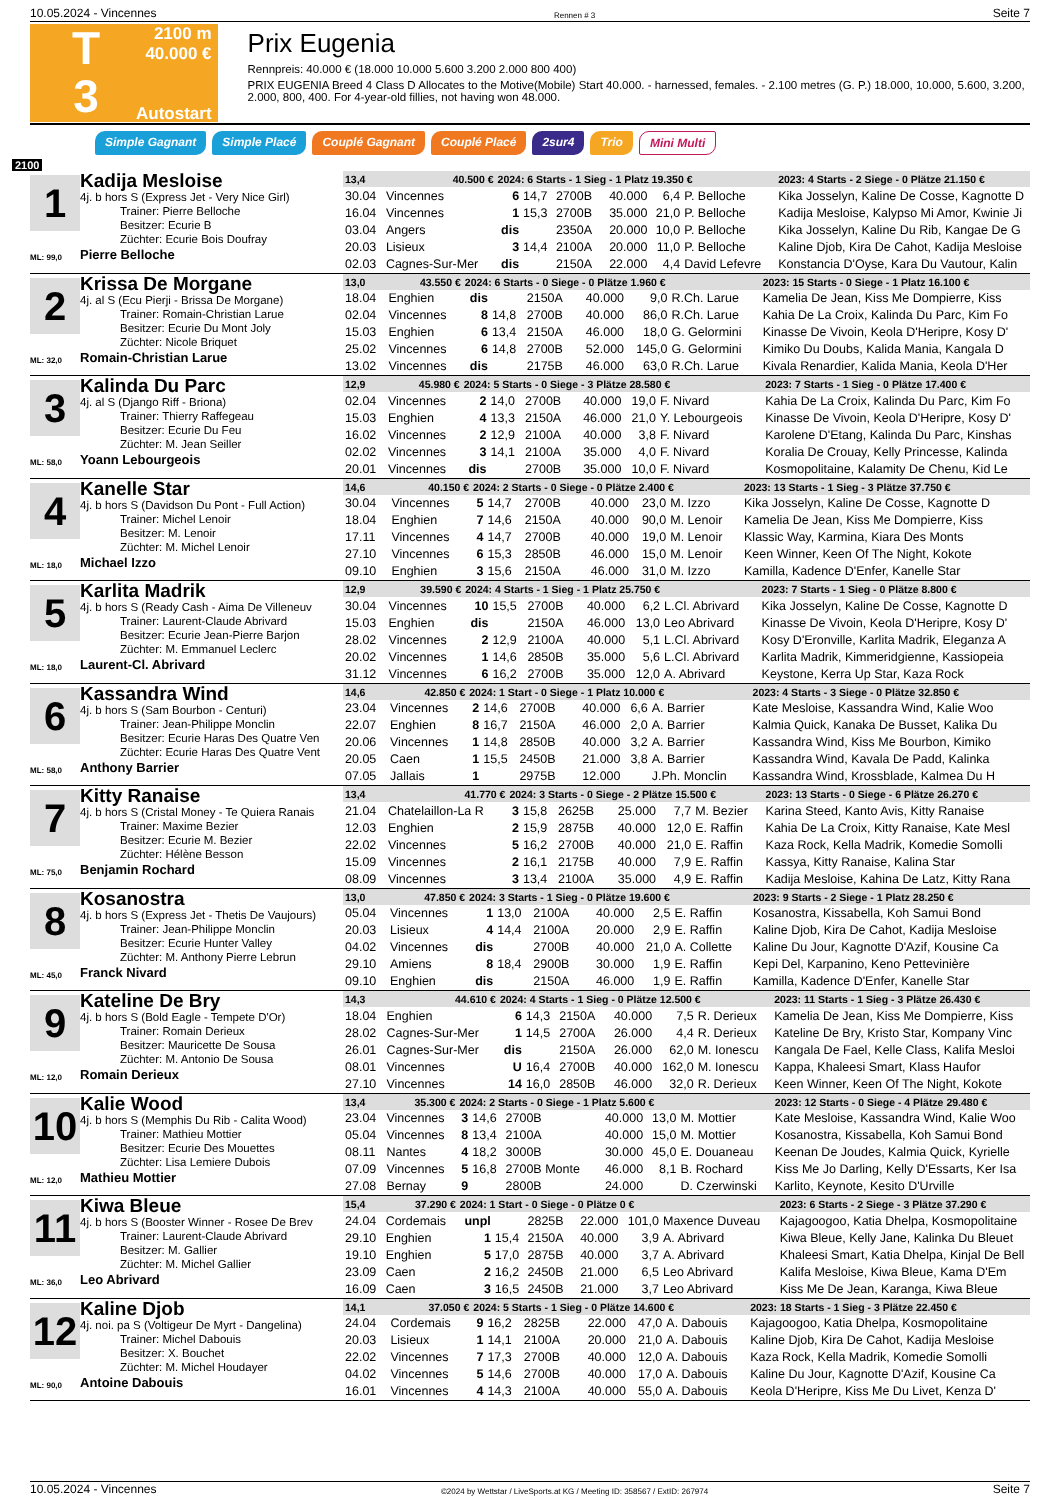10.05.2024 - Vincennes Rennen # 3 Seite 7
T
3
19:33
2100 m
40.000 €
Autostart
Prix Eugenia
Rennpreis: 40.000 € (18.000 10.000 5.600 3.200 2.000 800 400)
PRIX EUGENIA Breed 4 Class D Allocates to the Motive(Mobile) Start 40.000. - harnessed, females. - 2.100 metres (G. P.) 18.000, 10.000, 5.600, 3.200, 2.000, 800, 400. For 4-year-old fillies, not having won 48.000.
Simple Gagnant Simple Placé Couplé Gagnant Couplé Placé 2sur4 Trio Mini Multi
2100
1
ML: 99,0
Kadija Mesloise
4j. b hors S (Express Jet - Very Nice Girl)
Trainer: Pierre Belloche
Besitzer: Ecurie B
Züchter: Ecurie Bois Doufray
Pierre Belloche
| 13,4 | 40.500 € | 2024: 6 Starts - 1 Sieg - 1 Platz 19.350 € | | | | | | 2023: 4 Starts - 2 Siege - 0 Plätze 21.150 € |
| 30.04 | Vincennes | 6 | 14,7 | 2700B | 40.000 | 6,4 | P. Belloche | Kika Josselyn, Kaline De Cosse, Kagnotte D |
| 16.04 | Vincennes | 1 | 15,3 | 2700B | 35.000 | 21,0 | P. Belloche | Kadija Mesloise, Kalypso Mi Amor, Kwinie Ji |
| 03.04 | Angers | dis | | 2350A | 20.000 | 10,0 | P. Belloche | Kika Josselyn, Kaline Du Rib, Kangae De G |
| 20.03 | Lisieux | 3 | 14,4 | 2100A | 20.000 | 11,0 | P. Belloche | Kaline Djob, Kira De Cahot, Kadija Mesloise |
| 02.03 | Cagnes-Sur-Mer | dis | | 2150A | 22.000 | 4,4 | David Lefevre | Konstancia D'Oyse, Kara Du Vautour, Kalin |
2
ML: 32,0
Krissa De Morgane
4j. al S (Ecu Pierji - Brissa De Morgane)
Trainer: Romain-Christian Larue
Besitzer: Ecurie Du Mont Joly
Züchter: Nicole Briquet
Romain-Christian Larue
| 13,0 | 43.550 € | 2024: 6 Starts - 0 Siege - 0 Plätze 1.960 € | | | | | | 2023: 15 Starts - 0 Siege - 1 Platz 16.100 € |
| 18.04 | Enghien | dis | | 2150A | 40.000 | 9,0 | R.Ch. Larue | Kamelia De Jean, Kiss Me Dompierre, Kiss |
| 02.04 | Vincennes | 8 | 14,8 | 2700B | 40.000 | 86,0 | R.Ch. Larue | Kahia De La Croix, Kalinda Du Parc, Kim Fo |
| 15.03 | Enghien | 6 | 13,4 | 2150A | 46.000 | 18,0 | G. Gelormini | Kinasse De Vivoin, Keola D'Heripre, Kosy D' |
| 25.02 | Vincennes | 6 | 14,8 | 2700B | 52.000 | 145,0 | G. Gelormini | Kimiko Du Doubs, Kalida Mania, Kangala D |
| 13.02 | Vincennes | dis | | 2175B | 46.000 | 63,0 | R.Ch. Larue | Kivala Renardier, Kalida Mania, Keola D'Her |
3
ML: 58,0
Kalinda Du Parc
4j. al S (Django Riff - Briona)
Trainer: Thierry Raffegeau
Besitzer: Ecurie Du Feu
Züchter: M. Jean Seiller
Yoann Lebourgeois
| 12,9 | 45.980 € | 2024: 5 Starts - 0 Siege - 3 Plätze 28.580 € | | | | | | 2023: 7 Starts - 1 Sieg - 0 Plätze 17.400 € |
| 02.04 | Vincennes | 2 | 14,0 | 2700B | 40.000 | 19,0 | F. Nivard | Kahia De La Croix, Kalinda Du Parc, Kim Fo |
| 15.03 | Enghien | 4 | 13,3 | 2150A | 46.000 | 21,0 | Y. Lebourgeois | Kinasse De Vivoin, Keola D'Heripre, Kosy D' |
| 16.02 | Vincennes | 2 | 12,9 | 2100A | 40.000 | 3,8 | F. Nivard | Karolene D'Etang, Kalinda Du Parc, Kinshas |
| 02.02 | Vincennes | 3 | 14,1 | 2100A | 35.000 | 4,0 | F. Nivard | Koralia De Crouay, Kelly Princesse, Kalinda |
| 20.01 | Vincennes | dis | | 2700B | 35.000 | 10,0 | F. Nivard | Kosmopolitaine, Kalamity De Chenu, Kid Le |
4
ML: 18,0
Kanelle Star
4j. b hors S (Davidson Du Pont - Full Action)
Trainer: Michel Lenoir
Besitzer: M. Lenoir
Züchter: M. Michel Lenoir
Michael Izzo
| 14,6 | 40.150 € | 2024: 2 Starts - 0 Siege - 0 Plätze 2.400 € | | | | | | 2023: 13 Starts - 1 Sieg - 3 Plätze 37.750 € |
| 30.04 | Vincennes | 5 | 14,7 | 2700B | 40.000 | 23,0 | M. Izzo | Kika Josselyn, Kaline De Cosse, Kagnotte D |
| 18.04 | Enghien | 7 | 14,6 | 2150A | 40.000 | 90,0 | M. Lenoir | Kamelia De Jean, Kiss Me Dompierre, Kiss |
| 17.11 | Vincennes | 4 | 14,7 | 2700B | 40.000 | 19,0 | M. Lenoir | Klassic Way, Karmina, Kiara Des Monts |
| 27.10 | Vincennes | 6 | 15,3 | 2850B | 46.000 | 15,0 | M. Lenoir | Keen Winner, Keen Of The Night, Kokote |
| 09.10 | Enghien | 3 | 15,6 | 2150A | 46.000 | 31,0 | M. Izzo | Kamilla, Kadence D'Enfer, Kanelle Star |
5
ML: 18,0
Karlita Madrik
4j. b hors S (Ready Cash - Aima De Villeneuv
Trainer: Laurent-Claude Abrivard
Besitzer: Ecurie Jean-Pierre Barjon
Züchter: M. Emmanuel Leclerc
Laurent-Cl. Abrivard
| 12,9 | 39.590 € | 2024: 4 Starts - 1 Sieg - 1 Platz 25.750 € | | | | | | 2023: 7 Starts - 1 Sieg - 0 Plätze 8.800 € |
| 30.04 | Vincennes | 10 | 15,5 | 2700B | 40.000 | 6,2 | L.Cl. Abrivard | Kika Josselyn, Kaline De Cosse, Kagnotte D |
| 15.03 | Enghien | dis | | 2150A | 46.000 | 13,0 | Leo Abrivard | Kinasse De Vivoin, Keola D'Heripre, Kosy D' |
| 28.02 | Vincennes | 2 | 12,9 | 2100A | 40.000 | 5,1 | L.Cl. Abrivard | Kosy D'Eronville, Karlita Madrik, Eleganza A |
| 20.02 | Vincennes | 1 | 14,6 | 2850B | 35.000 | 5,6 | L.Cl. Abrivard | Karlita Madrik, Kimmeridgienne, Kassiopeia |
| 31.12 | Vincennes | 6 | 16,2 | 2700B | 35.000 | 12,0 | A. Abrivard | Keystone, Kerra Up Star, Kaza Rock |
6
ML: 58,0
Kassandra Wind
4j. b hors S (Sam Bourbon - Centuri)
Trainer: Jean-Philippe Monclin
Besitzer: Ecurie Haras Des Quatre Ven
Züchter: Ecurie Haras Des Quatre Vent
Anthony Barrier
| 14,6 | 42.850 € | 2024: 1 Start - 0 Siege - 1 Platz 10.000 € | | | | | | 2023: 4 Starts - 3 Siege - 0 Plätze 32.850 € |
| 23.04 | Vincennes | 2 | 14,6 | 2700B | 40.000 | 6,6 | A. Barrier | Kate Mesloise, Kassandra Wind, Kalie Woo |
| 22.07 | Enghien | 8 | 16,7 | 2150A | 46.000 | 2,0 | A. Barrier | Kalmia Quick, Kanaka De Busset, Kalika Du |
| 20.06 | Vincennes | 1 | 14,8 | 2850B | 40.000 | 3,2 | A. Barrier | Kassandra Wind, Kiss Me Bourbon, Kimiko |
| 20.05 | Caen | 1 | 15,5 | 2450B | 21.000 | 3,8 | A. Barrier | Kassandra Wind, Kavala De Padd, Kalinka |
| 07.05 | Jallais | 1 | | 2975B | 12.000 | | J.Ph. Monclin | Kassandra Wind, Krossblade, Kalmea Du H |
7
ML: 75,0
Kitty Ranaise
4j. b hors S (Cristal Money - Te Quiera Ranais
Trainer: Maxime Bezier
Besitzer: Ecurie M. Bezier
Züchter: Hélène Besson
Benjamin Rochard
| 13,4 | 41.770 € | 2024: 3 Starts - 0 Siege - 2 Plätze 15.500 € | | | | | | 2023: 13 Starts - 0 Siege - 6 Plätze 26.270 € |
| 21.04 | Chatelaillon-La R | 3 | 15,8 | 2625B | 25.000 | 7,7 | M. Bezier | Karina Steed, Kanto Avis, Kitty Ranaise |
| 12.03 | Enghien | 2 | 15,9 | 2875B | 40.000 | 12,0 | E. Raffin | Kahia De La Croix, Kitty Ranaise, Kate Mesl |
| 22.02 | Vincennes | 5 | 16,2 | 2700B | 40.000 | 21,0 | E. Raffin | Kaza Rock, Kella Madrik, Komedie Somolli |
| 15.09 | Vincennes | 2 | 16,1 | 2175B | 40.000 | 7,9 | E. Raffin | Kassya, Kitty Ranaise, Kalina Star |
| 08.09 | Vincennes | 3 | 13,4 | 2100A | 35.000 | 4,9 | E. Raffin | Kadija Mesloise, Kahina De Latz, Kitty Rana |
8
ML: 45,0
Kosanostra
4j. b hors S (Express Jet - Thetis De Vaujours)
Trainer: Jean-Philippe Monclin
Besitzer: Ecurie Hunter Valley
Züchter: M. Anthony Pierre Lebrun
Franck Nivard
| 13,0 | 47.850 € | 2024: 3 Starts - 1 Sieg - 0 Plätze 19.600 € | | | | | | 2023: 9 Starts - 2 Siege - 1 Platz 28.250 € |
| 05.04 | Vincennes | 1 | 13,0 | 2100A | 40.000 | 2,5 | E. Raffin | Kosanostra, Kissabella, Koh Samui Bond |
| 20.03 | Lisieux | 4 | 14,4 | 2100A | 20.000 | 2,9 | E. Raffin | Kaline Djob, Kira De Cahot, Kadija Mesloise |
| 04.02 | Vincennes | dis | | 2700B | 40.000 | 21,0 | A. Collette | Kaline Du Jour, Kagnotte D'Azif, Kousine Ca |
| 29.10 | Amiens | 8 | 18,4 | 2900B | 30.000 | 1,9 | E. Raffin | Kepi Del, Karpanino, Keno Pettevinière |
| 09.10 | Enghien | dis | | 2150A | 46.000 | 1,9 | E. Raffin | Kamilla, Kadence D'Enfer, Kanelle Star |
9
ML: 12,0
Kateline De Bry
4j. b hors S (Bold Eagle - Tempete D'Or)
Trainer: Romain Derieux
Besitzer: Mauricette De Sousa
Züchter: M. Antonio De Sousa
Romain Derieux
| 14,3 | 44.610 € | 2024: 4 Starts - 1 Sieg - 0 Plätze 12.500 € | | | | | | 2023: 11 Starts - 1 Sieg - 3 Plätze 26.430 € |
| 18.04 | Enghien | 6 | 14,3 | 2150A | 40.000 | 7,5 | R. Derieux | Kamelia De Jean, Kiss Me Dompierre, Kiss |
| 28.02 | Cagnes-Sur-Mer | 1 | 14,5 | 2700A | 26.000 | 4,4 | R. Derieux | Kateline De Bry, Kristo Star, Kompany Vinc |
| 26.01 | Cagnes-Sur-Mer | dis | | 2150A | 26.000 | 62,0 | M. Ionescu | Kangala De Fael, Kelle Class, Kalifa Mesloi |
| 08.01 | Vincennes | U | 16,4 | 2700B | 40.000 | 162,0 | M. Ionescu | Kappa, Khaleesi Smart, Klass Haufor |
| 27.10 | Vincennes | 14 | 16,0 | 2850B | 46.000 | 32,0 | R. Derieux | Keen Winner, Keen Of The Night, Kokote |
10
ML: 12,0
Kalie Wood
4j. b hors S (Memphis Du Rib - Calita Wood)
Trainer: Mathieu Mottier
Besitzer: Ecurie Des Mouettes
Züchter: Lisa Lemiere Dubois
Mathieu Mottier
| 13,4 | 35.300 € | 2024: 2 Starts - 0 Siege - 1 Platz 5.600 € | | | | | | 2023: 12 Starts - 0 Siege - 4 Plätze 29.480 € |
| 23.04 | Vincennes | 3 | 14,6 | 2700B | 40.000 | 13,0 | M. Mottier | Kate Mesloise, Kassandra Wind, Kalie Woo |
| 05.04 | Vincennes | 8 | 13,4 | 2100A | 40.000 | 15,0 | M. Mottier | Kosanostra, Kissabella, Koh Samui Bond |
| 08.11 | Nantes | 4 | 18,2 | 3000B | 30.000 | 45,0 | E. Douaneau | Keenan De Joudes, Kalmia Quick, Kyrielle |
| 07.09 | Vincennes | 5 | 16,8 | 2700B Monte | 46.000 | 8,1 | B. Rochard | Kiss Me Jo Darling, Kelly D'Essarts, Ker Isa |
| 27.08 | Bernay | 9 | | 2800B | 24.000 | | D. Czerwinski | Karlito, Keynote, Kesito D'Urville |
11
ML: 36,0
Kiwa Bleue
4j. b hors S (Booster Winner - Rosee De Brev
Trainer: Laurent-Claude Abrivard
Besitzer: M. Gallier
Züchter: M. Michel Gallier
Leo Abrivard
| 15,4 | 37.290 € | 2024: 1 Start - 0 Siege - 0 Plätze 0 € | | | | | | 2023: 6 Starts - 2 Siege - 3 Plätze 37.290 € |
| 24.04 | Cordemais | unpl | | 2825B | 22.000 | 101,0 | Maxence Duveau | Kajagoogoo, Katia Dhelpa, Kosmopolitaine |
| 29.10 | Enghien | 1 | 15,4 | 2150A | 40.000 | 3,9 | A. Abrivard | Kiwa Bleue, Kelly Jane, Kalinka Du Bleuet |
| 19.10 | Enghien | 5 | 17,0 | 2875B | 40.000 | 3,7 | A. Abrivard | Khaleesi Smart, Katia Dhelpa, Kinjal De Bell |
| 23.09 | Caen | 2 | 16,2 | 2450B | 21.000 | 6,5 | Leo Abrivard | Kalifa Mesloise, Kiwa Bleue, Kama D'Em |
| 16.09 | Caen | 3 | 16,5 | 2450B | 21.000 | 3,7 | Leo Abrivard | Kiss Me De Jean, Karanga, Kiwa Bleue |
12
ML: 90,0
Kaline Djob
4j. noi. pa S (Voltigeur De Myrt - Dangelina)
Trainer: Michel Dabouis
Besitzer: X. Bouchet
Züchter: M. Michel Houdayer
Antoine Dabouis
| 14,1 | 37.050 € | 2024: 5 Starts - 1 Sieg - 0 Plätze 14.600 € | | | | | | 2023: 18 Starts - 1 Sieg - 3 Plätze 22.450 € |
| 24.04 | Cordemais | 9 | 16,2 | 2825B | 22.000 | 47,0 | A. Dabouis | Kajagoogoo, Katia Dhelpa, Kosmopolitaine |
| 20.03 | Lisieux | 1 | 14,1 | 2100A | 20.000 | 21,0 | A. Dabouis | Kaline Djob, Kira De Cahot, Kadija Mesloise |
| 22.02 | Vincennes | 7 | 17,3 | 2700B | 40.000 | 12,0 | A. Dabouis | Kaza Rock, Kella Madrik, Komedie Somolli |
| 04.02 | Vincennes | 5 | 14,6 | 2700B | 40.000 | 17,0 | A. Dabouis | Kaline Du Jour, Kagnotte D'Azif, Kousine Ca |
| 16.01 | Vincennes | 4 | 14,3 | 2100A | 40.000 | 55,0 | A. Dabouis | Keola D'Heripre, Kiss Me Du Livet, Kenza D' |
10.05.2024 - Vincennes ©2024 by Wettstar / LiveSports.at KG / Meeting ID: 358567 / ExtID: 267974 Seite 7